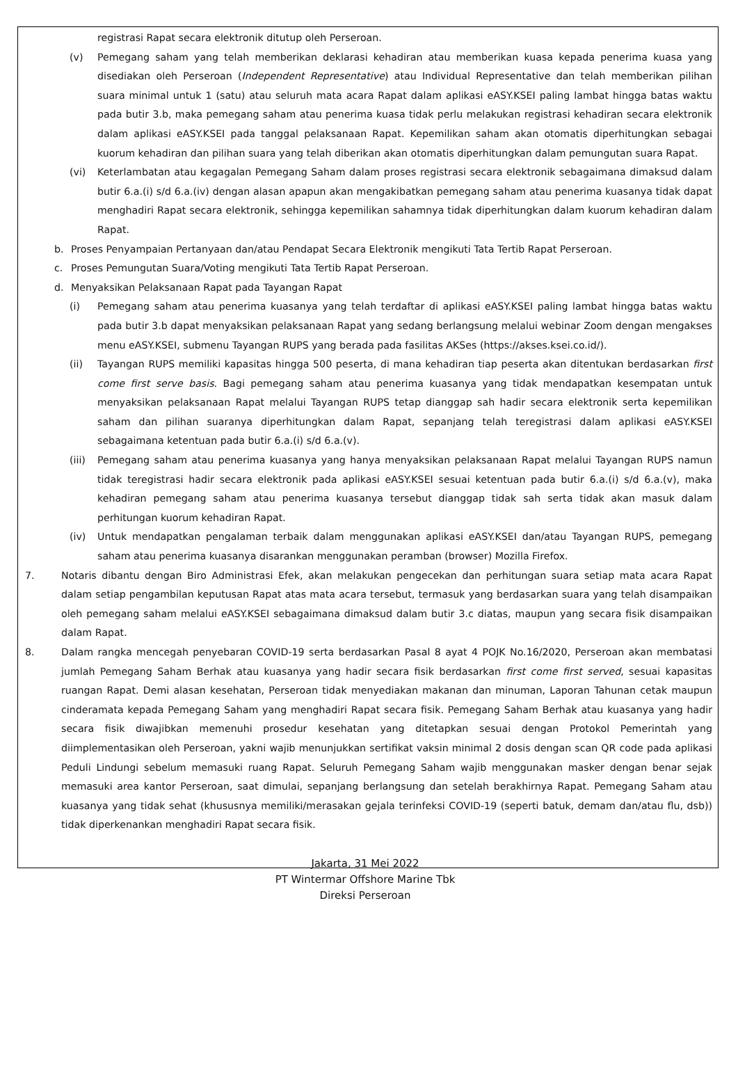registrasi Rapat secara elektronik ditutup oleh Perseroan.
(v) Pemegang saham yang telah memberikan deklarasi kehadiran atau memberikan kuasa kepada penerima kuasa yang disediakan oleh Perseroan (Independent Representative) atau Individual Representative dan telah memberikan pilihan suara minimal untuk 1 (satu) atau seluruh mata acara Rapat dalam aplikasi eASY.KSEI paling lambat hingga batas waktu pada butir 3.b, maka pemegang saham atau penerima kuasa tidak perlu melakukan registrasi kehadiran secara elektronik dalam aplikasi eASY.KSEI pada tanggal pelaksanaan Rapat. Kepemilikan saham akan otomatis diperhitungkan sebagai kuorum kehadiran dan pilihan suara yang telah diberikan akan otomatis diperhitungkan dalam pemungutan suara Rapat.
(vi) Keterlambatan atau kegagalan Pemegang Saham dalam proses registrasi secara elektronik sebagaimana dimaksud dalam butir 6.a.(i) s/d 6.a.(iv) dengan alasan apapun akan mengakibatkan pemegang saham atau penerima kuasanya tidak dapat menghadiri Rapat secara elektronik, sehingga kepemilikan sahamnya tidak diperhitungkan dalam kuorum kehadiran dalam Rapat.
b. Proses Penyampaian Pertanyaan dan/atau Pendapat Secara Elektronik mengikuti Tata Tertib Rapat Perseroan.
c. Proses Pemungutan Suara/Voting mengikuti Tata Tertib Rapat Perseroan.
d. Menyaksikan Pelaksanaan Rapat pada Tayangan Rapat
(i) Pemegang saham atau penerima kuasanya yang telah terdaftar di aplikasi eASY.KSEI paling lambat hingga batas waktu pada butir 3.b dapat menyaksikan pelaksanaan Rapat yang sedang berlangsung melalui webinar Zoom dengan mengakses menu eASY.KSEI, submenu Tayangan RUPS yang berada pada fasilitas AKSes (https://akses.ksei.co.id/).
(ii) Tayangan RUPS memiliki kapasitas hingga 500 peserta, di mana kehadiran tiap peserta akan ditentukan berdasarkan first come first serve basis. Bagi pemegang saham atau penerima kuasanya yang tidak mendapatkan kesempatan untuk menyaksikan pelaksanaan Rapat melalui Tayangan RUPS tetap dianggap sah hadir secara elektronik serta kepemilikan saham dan pilihan suaranya diperhitungkan dalam Rapat, sepanjang telah teregistrasi dalam aplikasi eASY.KSEI sebagaimana ketentuan pada butir 6.a.(i) s/d 6.a.(v).
(iii) Pemegang saham atau penerima kuasanya yang hanya menyaksikan pelaksanaan Rapat melalui Tayangan RUPS namun tidak teregistrasi hadir secara elektronik pada aplikasi eASY.KSEI sesuai ketentuan pada butir 6.a.(i) s/d 6.a.(v), maka kehadiran pemegang saham atau penerima kuasanya tersebut dianggap tidak sah serta tidak akan masuk dalam perhitungan kuorum kehadiran Rapat.
(iv) Untuk mendapatkan pengalaman terbaik dalam menggunakan aplikasi eASY.KSEI dan/atau Tayangan RUPS, pemegang saham atau penerima kuasanya disarankan menggunakan peramban (browser) Mozilla Firefox.
7. Notaris dibantu dengan Biro Administrasi Efek, akan melakukan pengecekan dan perhitungan suara setiap mata acara Rapat dalam setiap pengambilan keputusan Rapat atas mata acara tersebut, termasuk yang berdasarkan suara yang telah disampaikan oleh pemegang saham melalui eASY.KSEI sebagaimana dimaksud dalam butir 3.c diatas, maupun yang secara fisik disampaikan dalam Rapat.
8. Dalam rangka mencegah penyebaran COVID-19 serta berdasarkan Pasal 8 ayat 4 POJK No.16/2020, Perseroan akan membatasi jumlah Pemegang Saham Berhak atau kuasanya yang hadir secara fisik berdasarkan first come first served, sesuai kapasitas ruangan Rapat. Demi alasan kesehatan, Perseroan tidak menyediakan makanan dan minuman, Laporan Tahunan cetak maupun cinderamata kepada Pemegang Saham yang menghadiri Rapat secara fisik. Pemegang Saham Berhak atau kuasanya yang hadir secara fisik diwajibkan memenuhi prosedur kesehatan yang ditetapkan sesuai dengan Protokol Pemerintah yang diimplementasikan oleh Perseroan, yakni wajib menunjukkan sertifikat vaksin minimal 2 dosis dengan scan QR code pada aplikasi Peduli Lindungi sebelum memasuki ruang Rapat. Seluruh Pemegang Saham wajib menggunakan masker dengan benar sejak memasuki area kantor Perseroan, saat dimulai, sepanjang berlangsung dan setelah berakhirnya Rapat. Pemegang Saham atau kuasanya yang tidak sehat (khususnya memiliki/merasakan gejala terinfeksi COVID-19 (seperti batuk, demam dan/atau flu, dsb)) tidak diperkenankan menghadiri Rapat secara fisik.
Jakarta, 31 Mei 2022
PT Wintermar Offshore Marine Tbk
Direksi Perseroan